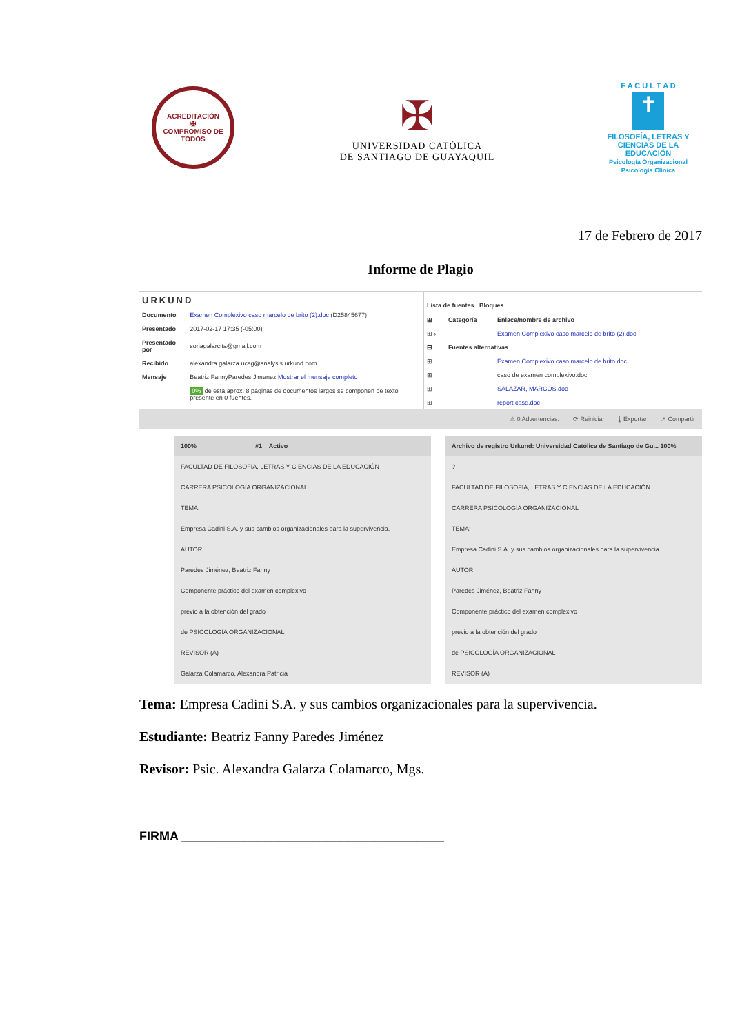ACREDITACIÓN
✠
COMPROMISO DE TODOS
✠
UNIVERSIDAD CATÓLICA
DE SANTIAGO DE GUAYAQUIL
F A C U L T A D
✝
FILOSOFÍA, LETRAS Y CIENCIAS DE LA EDUCACIÓN
Psicología Organizacional
Psicología Clínica
17 de Febrero de 2017
Informe de Plagio
URKUND
| Documento | Examen Complexivo caso marcelo de brito (2).doc (D25845677) |
| Presentado | 2017-02-17 17:35 (-05:00) |
| Presentado por | soriagalarcita@gmail.com |
| Recibido | alexandra.galarza.ucsg@analysis.urkund.com |
| Mensaje | Beatriz FannyParedes Jimenez Mostrar el mensaje completo |
| | 0% de esta aprox. 8 páginas de documentos largos se componen de texto presente en 0 fuentes. |
Lista de fuentes Bloques
| ⊞ | Categoría | Enlace/nombre de archivo |
| --- | --- | --- |
| ⊞ › | | Examen Complexivo caso marcelo de brito (2).doc |
| ⊟ | Fuentes alternativas | |
| ⊞ | | Examen Complexivo caso marcelo de brito.doc |
| ⊞ | | caso de examen complexivo.doc |
| ⊞ | | SALAZAR, MARCOS.doc |
| ⊞ | | report case.doc |
⚠ 0 Advertencias. ⟳ Reiniciar ⤓ Exportar ↗ Compartir
100% #1 Activo
FACULTAD DE FILOSOFIA, LETRAS Y CIENCIAS DE LA EDUCACIÓN
CARRERA PSICOLOGÍA ORGANIZACIONAL
TEMA:
Empresa Cadini S.A. y sus cambios organizacionales para la supervivencia.
AUTOR:
Paredes Jiménez, Beatriz Fanny
Componente práctico del examen complexivo
previo a la obtención del grado
de PSICOLOGÍA ORGANIZACIONAL
REVISOR (A)
Galarza Colamarco, Alexandra Patricia
Archivo de registro Urkund: Universidad Católica de Santiago de Gu... 100%
?
FACULTAD DE FILOSOFIA, LETRAS Y CIENCIAS DE LA EDUCACIÓN
CARRERA PSICOLOGÍA ORGANIZACIONAL
TEMA:
Empresa Cadini S.A. y sus cambios organizacionales para la supervivencia.
AUTOR:
Paredes Jiménez, Beatriz Fanny
Componente práctico del examen complexivo
previo a la obtención del grado
de PSICOLOGÍA ORGANIZACIONAL
REVISOR (A)
Tema: Empresa Cadini S.A. y sus cambios organizacionales para la supervivencia.
Estudiante: Beatriz Fanny Paredes Jiménez
Revisor: Psic. Alexandra Galarza Colamarco, Mgs.
FIRMA ______________________________________